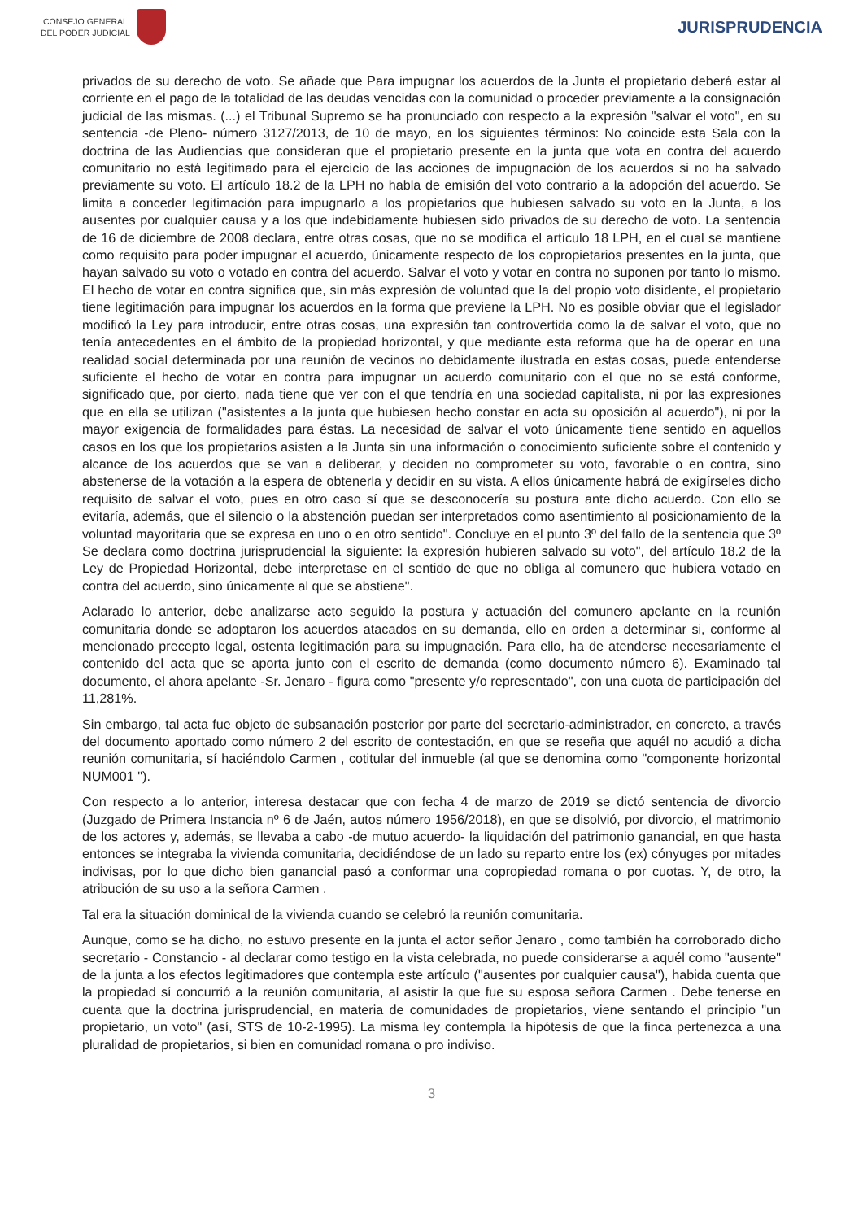CONSEJO GENERAL
DEL PODER JUDICIAL
JURISPRUDENCIA
privados de su derecho de voto. Se añade que Para impugnar los acuerdos de la Junta el propietario deberá estar al corriente en el pago de la totalidad de las deudas vencidas con la comunidad o proceder previamente a la consignación judicial de las mismas. (...) el Tribunal Supremo se ha pronunciado con respecto a la expresión "salvar el voto", en su sentencia -de Pleno- número 3127/2013, de 10 de mayo, en los siguientes términos: No coincide esta Sala con la doctrina de las Audiencias que consideran que el propietario presente en la junta que vota en contra del acuerdo comunitario no está legitimado para el ejercicio de las acciones de impugnación de los acuerdos si no ha salvado previamente su voto. El artículo 18.2 de la LPH no habla de emisión del voto contrario a la adopción del acuerdo. Se limita a conceder legitimación para impugnarlo a los propietarios que hubiesen salvado su voto en la Junta, a los ausentes por cualquier causa y a los que indebidamente hubiesen sido privados de su derecho de voto. La sentencia de 16 de diciembre de 2008 declara, entre otras cosas, que no se modifica el artículo 18 LPH, en el cual se mantiene como requisito para poder impugnar el acuerdo, únicamente respecto de los copropietarios presentes en la junta, que hayan salvado su voto o votado en contra del acuerdo. Salvar el voto y votar en contra no suponen por tanto lo mismo. El hecho de votar en contra significa que, sin más expresión de voluntad que la del propio voto disidente, el propietario tiene legitimación para impugnar los acuerdos en la forma que previene la LPH. No es posible obviar que el legislador modificó la Ley para introducir, entre otras cosas, una expresión tan controvertida como la de salvar el voto, que no tenía antecedentes en el ámbito de la propiedad horizontal, y que mediante esta reforma que ha de operar en una realidad social determinada por una reunión de vecinos no debidamente ilustrada en estas cosas, puede entenderse suficiente el hecho de votar en contra para impugnar un acuerdo comunitario con el que no se está conforme, significado que, por cierto, nada tiene que ver con el que tendría en una sociedad capitalista, ni por las expresiones que en ella se utilizan ("asistentes a la junta que hubiesen hecho constar en acta su oposición al acuerdo"), ni por la mayor exigencia de formalidades para éstas. La necesidad de salvar el voto únicamente tiene sentido en aquellos casos en los que los propietarios asisten a la Junta sin una información o conocimiento suficiente sobre el contenido y alcance de los acuerdos que se van a deliberar, y deciden no comprometer su voto, favorable o en contra, sino abstenerse de la votación a la espera de obtenerla y decidir en su vista. A ellos únicamente habrá de exigírseles dicho requisito de salvar el voto, pues en otro caso sí que se desconocería su postura ante dicho acuerdo. Con ello se evitaría, además, que el silencio o la abstención puedan ser interpretados como asentimiento al posicionamiento de la voluntad mayoritaria que se expresa en uno o en otro sentido". Concluye en el punto 3º del fallo de la sentencia que 3º Se declara como doctrina jurisprudencial la siguiente: la expresión hubieren salvado su voto", del artículo 18.2 de la Ley de Propiedad Horizontal, debe interpretase en el sentido de que no obliga al comunero que hubiera votado en contra del acuerdo, sino únicamente al que se abstiene".
Aclarado lo anterior, debe analizarse acto seguido la postura y actuación del comunero apelante en la reunión comunitaria donde se adoptaron los acuerdos atacados en su demanda, ello en orden a determinar si, conforme al mencionado precepto legal, ostenta legitimación para su impugnación. Para ello, ha de atenderse necesariamente el contenido del acta que se aporta junto con el escrito de demanda (como documento número 6). Examinado tal documento, el ahora apelante -Sr. Jenaro - figura como "presente y/o representado", con una cuota de participación del 11,281%.
Sin embargo, tal acta fue objeto de subsanación posterior por parte del secretario-administrador, en concreto, a través del documento aportado como número 2 del escrito de contestación, en que se reseña que aquél no acudió a dicha reunión comunitaria, sí haciéndolo Carmen , cotitular del inmueble (al que se denomina como "componente horizontal NUM001 ").
Con respecto a lo anterior, interesa destacar que con fecha 4 de marzo de 2019 se dictó sentencia de divorcio (Juzgado de Primera Instancia nº 6 de Jaén, autos número 1956/2018), en que se disolvió, por divorcio, el matrimonio de los actores y, además, se llevaba a cabo -de mutuo acuerdo- la liquidación del patrimonio ganancial, en que hasta entonces se integraba la vivienda comunitaria, decidiéndose de un lado su reparto entre los (ex) cónyuges por mitades indivisas, por lo que dicho bien ganancial pasó a conformar una copropiedad romana o por cuotas. Y, de otro, la atribución de su uso a la señora Carmen .
Tal era la situación dominical de la vivienda cuando se celebró la reunión comunitaria.
Aunque, como se ha dicho, no estuvo presente en la junta el actor señor Jenaro , como también ha corroborado dicho secretario - Constancio - al declarar como testigo en la vista celebrada, no puede considerarse a aquél como "ausente" de la junta a los efectos legitimadores que contempla este artículo ("ausentes por cualquier causa"), habida cuenta que la propiedad sí concurrió a la reunión comunitaria, al asistir la que fue su esposa señora Carmen . Debe tenerse en cuenta que la doctrina jurisprudencial, en materia de comunidades de propietarios, viene sentando el principio "un propietario, un voto" (así, STS de 10-2-1995). La misma ley contempla la hipótesis de que la finca pertenezca a una pluralidad de propietarios, si bien en comunidad romana o pro indiviso.
3